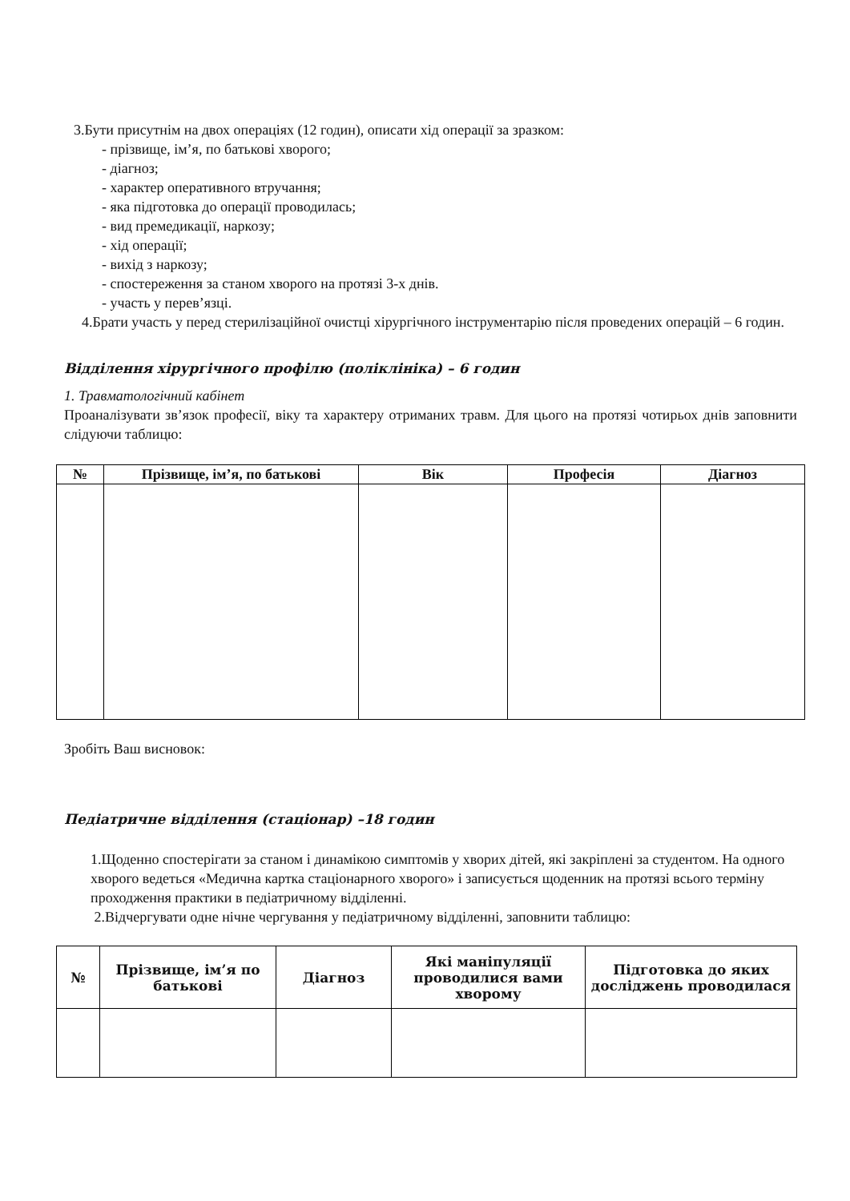3.Бути присутнім на двох операціях (12 годин), описати хід операції за зразком:
- прізвище, ім’я, по батькові хворого;
- діагноз;
- характер оперативного втручання;
- яка підготовка до операції проводилась;
- вид премедикації, наркозу;
- хід операції;
- вихід з наркозу;
- спостереження за станом хворого на протязі 3-х днів.
- участь у перев’язці.
4.Брати участь у перед стерилізаційної очистці хірургічного інструментарію після проведених операцій – 6 годин.
Відділення хірургічного профілю (поліклініка) – 6 годин
1. Травматологічний кабінет
Проаналізувати зв’язок професії, віку та характеру отриманих травм. Для цього на протязі чотирьох днів заповнити слідуючи таблицю:
| № | Прізвище, ім’я, по батькові | Вік | Професія | Діагноз |
| --- | --- | --- | --- | --- |
Зробіть Ваш висновок:
Педіатричне відділення (стаціонар) –18 годин
1.Щоденно спостерігати за станом і динамікою симптомів у хворих дітей, які закріплені за студентом. На одного хворого ведеться «Медична картка стаціонарного хворого» і записується щоденник на протязі всього терміну проходження практики в педіатричному відділенні.
2.Відчергувати одне нічне чергування у педіатричному відділенні, заповнити таблицю:
| № | Прізвище, ім’я по батькові | Діагноз | Які маніпуляції проводилися вами хворому | Підготовка до яких досліджень проводилася |
| --- | --- | --- | --- | --- |